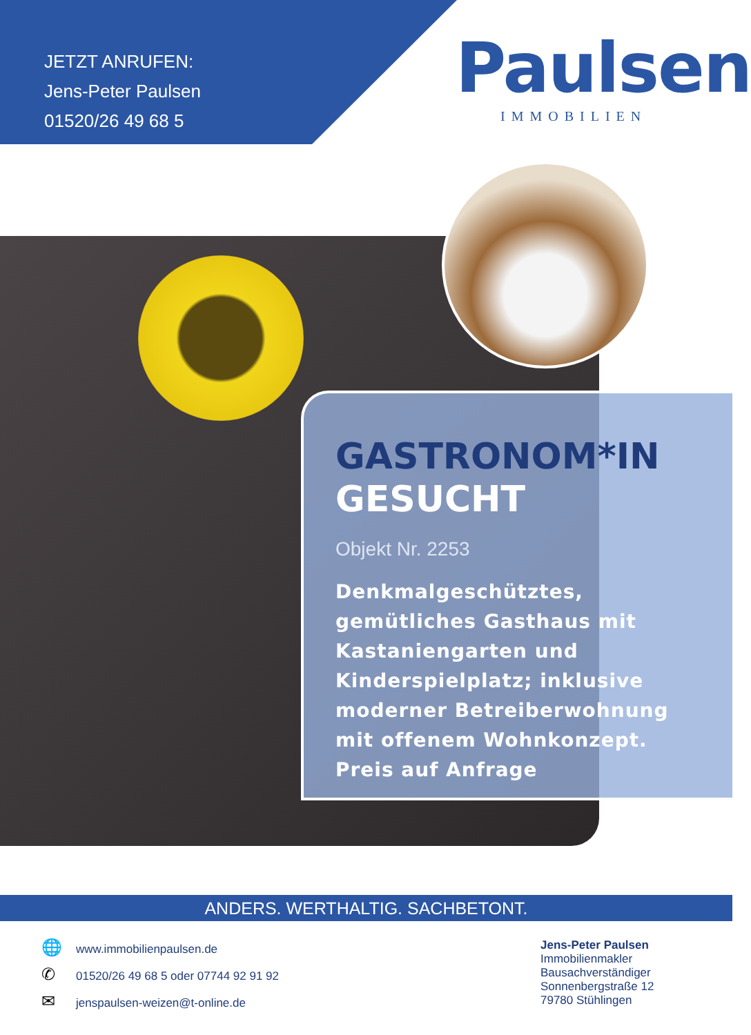JETZT ANRUFEN:
Jens-Peter Paulsen
01520/26 49 68 5
Paulsen
IMMOBILIEN
GASTRONOM*IN
GESUCHT
Objekt Nr. 2253
Denkmalgeschütztes,
gemütliches Gasthaus mit
Kastaniengarten und
Kinderspielplatz; inklusive
moderner Betreiberwohnung
mit offenem Wohnkonzept.
Preis auf Anfrage
ANDERS. WERTHALTIG. SACHBETONT.
🌐 www.immobilienpaulsen.de
✆ 01520/26 49 68 5 oder 07744 92 91 92
✉ jenspaulsen-weizen@t-online.de
Jens-Peter Paulsen
Immobilienmakler
Bausachverständiger
Sonnenbergstraße 12
79780 Stühlingen